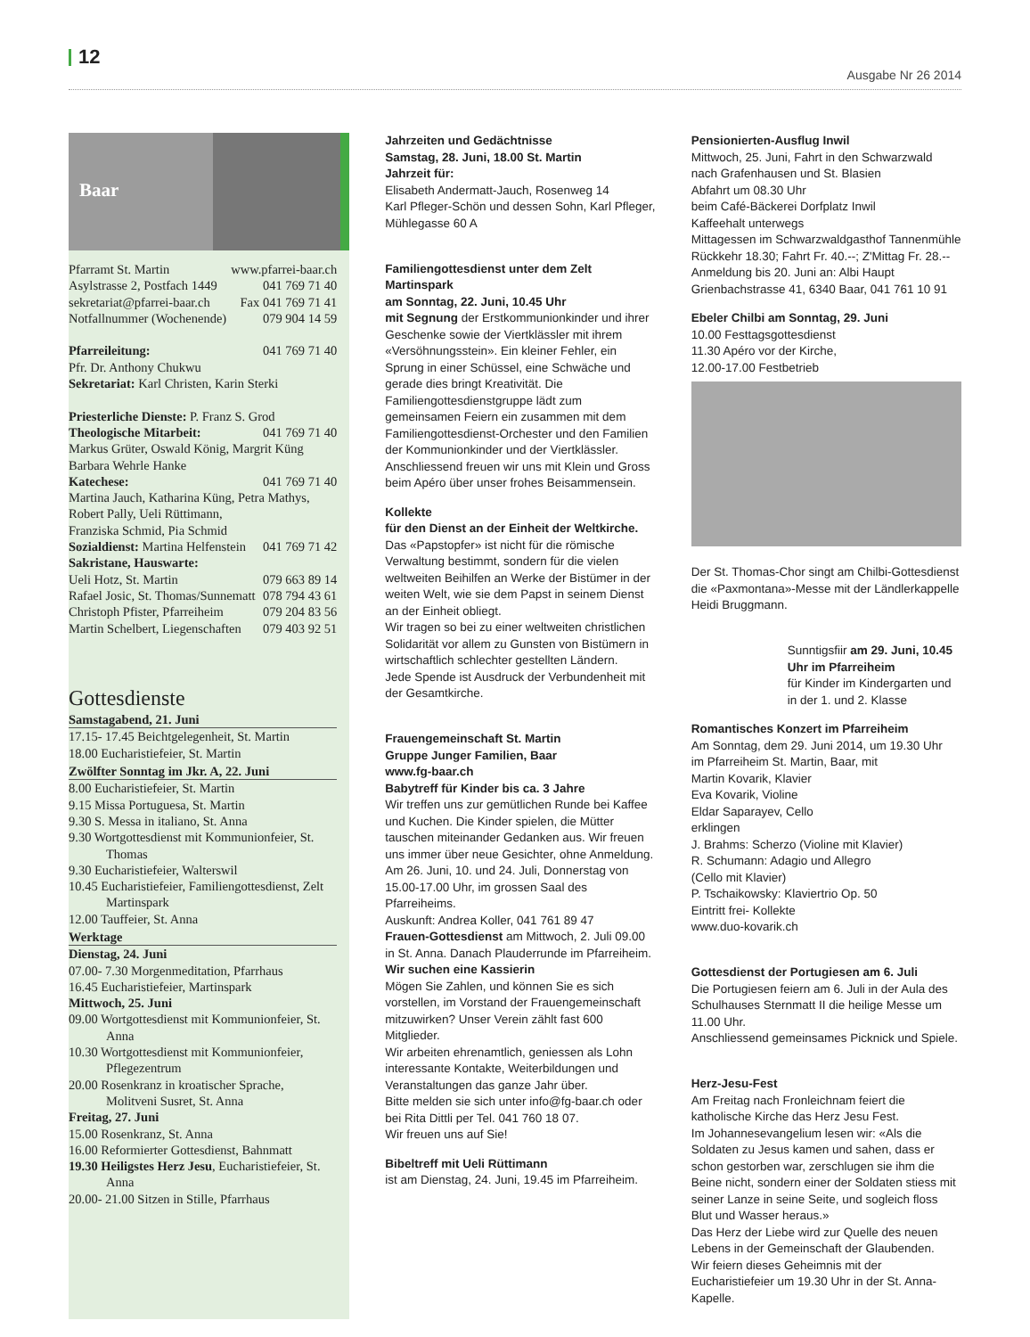12
Ausgabe Nr 26 2014
Baar
Pfarramt St. Martin www.pfarrei-baar.ch
Asylstrasse 2, Postfach 1449 041 769 71 40
sekretariat@pfarrei-baar.ch Fax 041 769 71 41
Notfallnummer (Wochenende) 079 904 14 59
Pfarreileitung: 041 769 71 40
Pfr. Dr. Anthony Chukwu
Sekretariat: Karl Christen, Karin Sterki
Priesterliche Dienste: P. Franz S. Grod
Theologische Mitarbeit: 041 769 71 40
Markus Grüter, Oswald König, Margrit Küng
Barbara Wehrle Hanke
Katechese: 041 769 71 40
Martina Jauch, Katharina Küng, Petra Mathys, Robert Pally, Ueli Rüttimann,
Franziska Schmid, Pia Schmid
Sozialdienst: Martina Helfenstein 041 769 71 42
Sakristane, Hauswarte:
Ueli Hotz, St. Martin 079 663 89 14
Rafael Josic, St. Thomas/Sunnematt 078 794 43 61
Christoph Pfister, Pfarreiheim 079 204 83 56
Martin Schelbert, Liegenschaften 079 403 92 51
Gottesdienste
Samstagabend, 21. Juni
17.15- 17.45 Beichtgelegenheit, St. Martin
18.00 Eucharistiefeier, St. Martin
Zwölfter Sonntag im Jkr. A, 22. Juni
8.00 Eucharistiefeier, St. Martin
9.15 Missa Portuguesa, St. Martin
9.30 S. Messa in italiano, St. Anna
9.30 Wortgottesdienst mit Kommunionfeier, St. Thomas
9.30 Eucharistiefeier, Walterswil
10.45 Eucharistiefeier, Familiengottesdienst, Zelt Martinspark
12.00 Tauffeier, St. Anna
Werktage
Dienstag, 24. Juni
07.00- 7.30 Morgenmeditation, Pfarrhaus
16.45 Eucharistiefeier, Martinspark
Mittwoch, 25. Juni
09.00 Wortgottesdienst mit Kommunionfeier, St. Anna
10.30 Wortgottesdienst mit Kommunionfeier, Pflegezentrum
20.00 Rosenkranz in kroatischer Sprache, Molitveni Susret, St. Anna
Freitag, 27. Juni
15.00 Rosenkranz, St. Anna
16.00 Reformierter Gottesdienst, Bahnmatt
19.30 Heiligstes Herz Jesu, Eucharistiefeier, St. Anna
20.00- 21.00 Sitzen in Stille, Pfarrhaus
Jahrzeiten und Gedächtnisse
Samstag, 28. Juni, 18.00 St. Martin
Jahrzeit für:
Elisabeth Andermatt-Jauch, Rosenweg 14
Karl Pfleger-Schön und dessen Sohn, Karl Pfleger, Mühlegasse 60 A
Familiengottesdienst unter dem Zelt
Martinspark
am Sonntag, 22. Juni, 10.45 Uhr
mit Segnung der Erstkommunionkinder und ihrer Geschenke sowie der Viertklässler mit ihrem «Versöhnungsstein». Ein kleiner Fehler, ein Sprung in einer Schüssel, eine Schwäche und gerade dies bringt Kreativität. Die Familiengottesdienstgruppe lädt zum gemeinsamen Feiern ein zusammen mit dem Familiengottesdienst-Orchester und den Familien der Kommunionkinder und der Viertklässler.
Anschliessend freuen wir uns mit Klein und Gross beim Apéro über unser frohes Beisammensein.
Kollekte
für den Dienst an der Einheit der Weltkirche.
Das «Papstopfer» ist nicht für die römische Verwaltung bestimmt, sondern für die vielen weltweiten Beihilfen an Werke der Bistümer in der weiten Welt, wie sie dem Papst in seinem Dienst an der Einheit obliegt.
Wir tragen so bei zu einer weltweiten christlichen Solidarität vor allem zu Gunsten von Bistümern in wirtschaftlich schlechter gestellten Ländern.
Jede Spende ist Ausdruck der Verbundenheit mit der Gesamtkirche.
Frauengemeinschaft St. Martin
Gruppe Junger Familien, Baar
www.fg-baar.ch
Babytreff für Kinder bis ca. 3 Jahre
Wir treffen uns zur gemütlichen Runde bei Kaffee und Kuchen. Die Kinder spielen, die Mütter tauschen miteinander Gedanken aus. Wir freuen uns immer über neue Gesichter, ohne Anmeldung.
Am 26. Juni, 10. und 24. Juli, Donnerstag von 15.00-17.00 Uhr, im grossen Saal des Pfarreiheims.
Auskunft: Andrea Koller, 041 761 89 47
Frauen-Gottesdienst am Mittwoch, 2. Juli 09.00 in St. Anna. Danach Plauderrunde im Pfarreiheim.
Wir suchen eine Kassierin
Mögen Sie Zahlen, und können Sie es sich vorstellen, im Vorstand der Frauengemeinschaft mitzuwirken? Unser Verein zählt fast 600 Mitglieder.
Wir arbeiten ehrenamtlich, geniessen als Lohn interessante Kontakte, Weiterbildungen und Veranstaltungen das ganze Jahr über.
Bitte melden sie sich unter info@fg-baar.ch oder bei Rita Dittli per Tel. 041 760 18 07.
Wir freuen uns auf Sie!
Bibeltreff mit Ueli Rüttimann
ist am Dienstag, 24. Juni, 19.45 im Pfarreiheim.
Pensionierten-Ausflug Inwil
Mittwoch, 25. Juni, Fahrt in den Schwarzwald nach Grafenhausen und St. Blasien
Abfahrt um 08.30 Uhr
beim Café-Bäckerei Dorfplatz Inwil
Kaffeehalt unterwegs
Mittagessen im Schwarzwaldgasthof Tannenmühle
Rückkehr 18.30; Fahrt Fr. 40.--; Z'Mittag Fr. 28.--
Anmeldung bis 20. Juni an: Albi Haupt
Grienbachstrasse 41, 6340 Baar, 041 761 10 91
Ebeler Chilbi am Sonntag, 29. Juni
10.00 Festtagsgottesdienst
11.30 Apéro vor der Kirche,
12.00-17.00 Festbetrieb
Der St. Thomas-Chor singt am Chilbi-Gottesdienst die «Paxmontana»-Messe mit der Ländlerkappelle Heidi Bruggmann.
Sunntigsfiir am 29. Juni, 10.45 Uhr im Pfarreiheim
für Kinder im Kindergarten und in der 1. und 2. Klasse
Romantisches Konzert im Pfarreiheim
Am Sonntag, dem 29. Juni 2014, um 19.30 Uhr
im Pfarreiheim St. Martin, Baar, mit
Martin Kovarik, Klavier
Eva Kovarik, Violine
Eldar Saparayev, Cello
erklingen
J. Brahms: Scherzo (Violine mit Klavier)
R. Schumann: Adagio und Allegro
(Cello mit Klavier)
P. Tschaikowsky: Klaviertrio Op. 50
Eintritt frei- Kollekte
www.duo-kovarik.ch
Gottesdienst der Portugiesen am 6. Juli
Die Portugiesen feiern am 6. Juli in der Aula des Schulhauses Sternmatt II die heilige Messe um 11.00 Uhr.
Anschliessend gemeinsames Picknick und Spiele.
Herz-Jesu-Fest
Am Freitag nach Fronleichnam feiert die katholische Kirche das Herz Jesu Fest.
Im Johannesevangelium lesen wir: «Als die Soldaten zu Jesus kamen und sahen, dass er schon gestorben war, zerschlugen sie ihm die Beine nicht, sondern einer der Soldaten stiess mit seiner Lanze in seine Seite, und sogleich floss Blut und Wasser heraus.»
Das Herz der Liebe wird zur Quelle des neuen Lebens in der Gemeinschaft der Glaubenden.
Wir feiern dieses Geheimnis mit der Eucharistiefeier um 19.30 Uhr in der St. Anna-Kapelle.